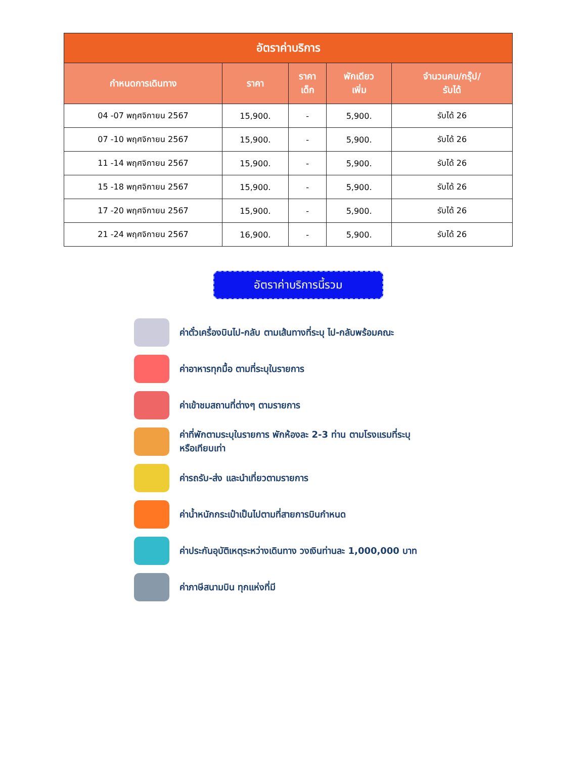| อัตราค่าบริการ | | | | |
| --- | --- | --- | --- | --- |
| กำหนดการเดินทาง | ราคา | ราคา เด็ก | พักเดียว เพิ่ม | จำนวนคน/กรุ๊ป/ รับได้ |
| 04 -07 พฤศจิกายน 2567 | 15,900. | - | 5,900. | รับได้ 26 |
| 07 -10 พฤศจิกายน 2567 | 15,900. | - | 5,900. | รับได้ 26 |
| 11 -14 พฤศจิกายน 2567 | 15,900. | - | 5,900. | รับได้ 26 |
| 15 -18 พฤศจิกายน 2567 | 15,900. | - | 5,900. | รับได้ 26 |
| 17 -20 พฤศจิกายน 2567 | 15,900. | - | 5,900. | รับได้ 26 |
| 21 -24 พฤศจิกายน 2567 | 16,900. | - | 5,900. | รับได้ 26 |
อัตราค่าบริการนี้รวม
ค่าตั๋วเครื่องบินไป-กลับ ตามเส้นทางที่ระบุ ไป-กลับพร้อมคณะ
ค่าอาหารทุกมื้อ ตามที่ระบุในรายการ
ค่าเข้าชมสถานที่ต่างๆ ตามรายการ
ค่าที่พักตามระบุในรายการ พักห้องละ 2-3 ท่าน ตามโรงแรมที่ระบุ
หรือเทียบเท่า
ค่ารถรับ-ส่ง และนำเที่ยวตามรายการ
ค่าน้ำหนักกระเป๋าเป็นไปตามที่สายการบินกำหนด
ค่าประกันอุบัติเหตุระหว่างเดินทาง วงเงินท่านละ 1,000,000 บาท
ค่าภาษีสนามบิน ทุกแห่งที่มี